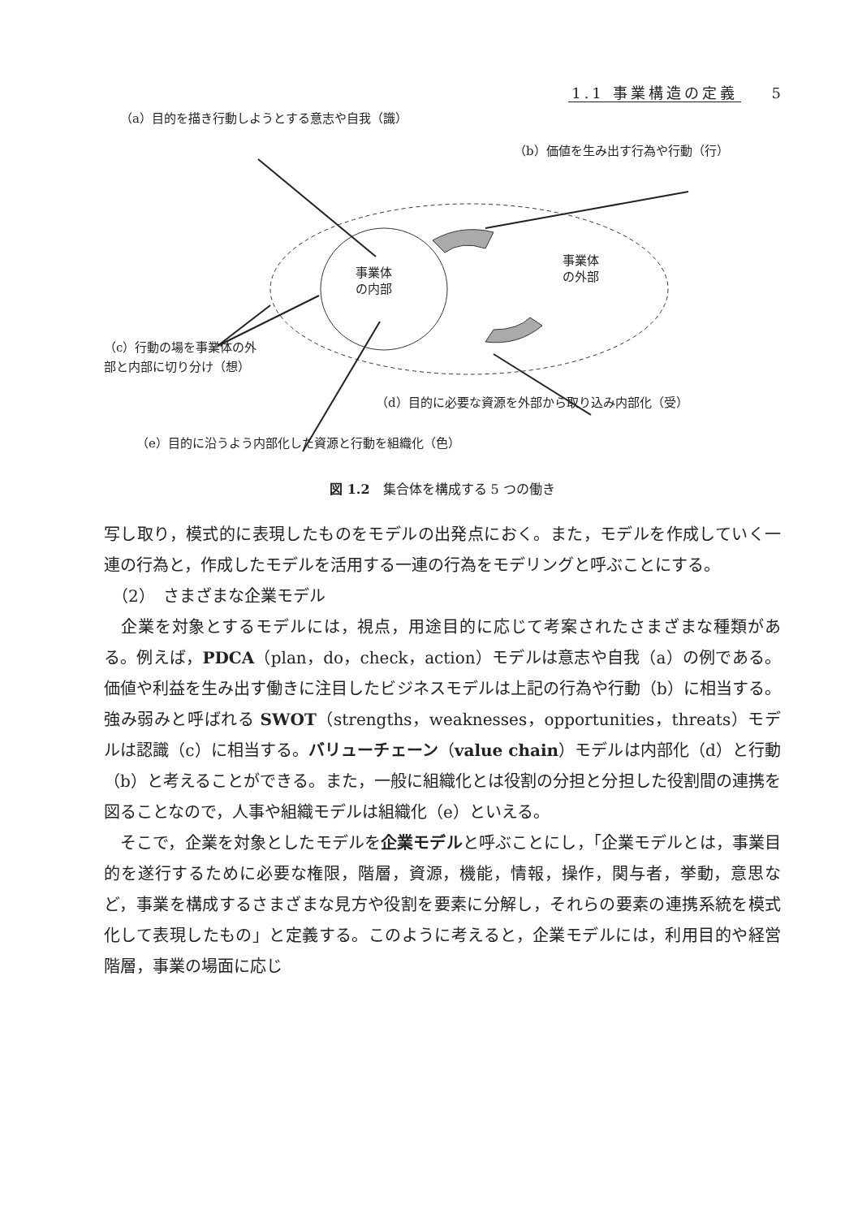1.1 事業構造の定義 5
（a）目的を描き行動しようとする意志や自我（識）
（b）価値を生み出す行為や行動（行）
事業体
の内部
事業体
の外部
（c）行動の場を事業体の外
部と内部に切り分け（想）
（d）目的に必要な資源を外部から取り込み内部化（受）
（e）目的に沿うよう内部化した資源と行動を組織化（色）
図 1.2　集合体を構成する 5 つの働き
写し取り，模式的に表現したものをモデルの出発点におく。また，モデルを作成していく一連の行為と，作成したモデルを活用する一連の行為をモデリングと呼ぶことにする。
　（2）　さまざまな企業モデル
　企業を対象とするモデルには，視点，用途目的に応じて考案されたさまざまな種類がある。例えば，PDCA（plan，do，check，action）モデルは意志や自我（a）の例である。価値や利益を生み出す働きに注目したビジネスモデルは上記の行為や行動（b）に相当する。強み弱みと呼ばれる SWOT（strengths，weaknesses，opportunities，threats）モデルは認識（c）に相当する。バリューチェーン（value chain）モデルは内部化（d）と行動（b）と考えることができる。また，一般に組織化とは役割の分担と分担した役割間の連携を図ることなので，人事や組織モデルは組織化（e）といえる。
　そこで，企業を対象としたモデルを企業モデルと呼ぶことにし，「企業モデルとは，事業目的を遂行するために必要な権限，階層，資源，機能，情報，操作，関与者，挙動，意思など，事業を構成するさまざまな見方や役割を要素に分解し，それらの要素の連携系統を模式化して表現したもの」と定義する。このように考えると，企業モデルには，利用目的や経営階層，事業の場面に応じ